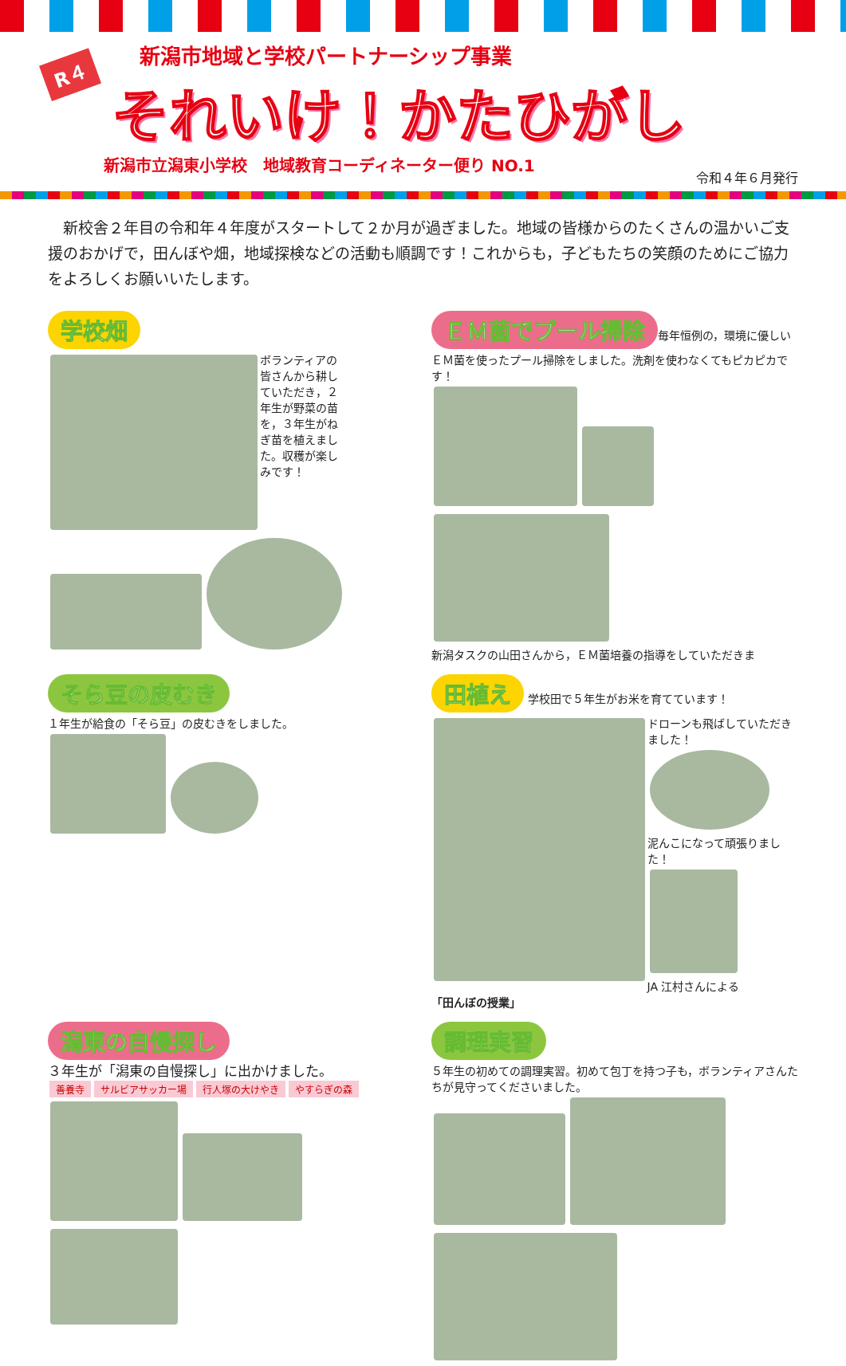R４
新潟市地域と学校パートナーシップ事業
それいけ！かたひがし
新潟市立潟東小学校　地域教育コーディネーター便り NO.1
令和４年６月発行
　新校舎２年目の令和年４年度がスタートして２か月が過ぎました。地域の皆様からのたくさんの温かいご支援のおかげで，田んぼや畑，地域探検などの活動も順調です！これからも，子どもたちの笑顔のためにご協力をよろしくお願いいたします。
学校畑
ボランティアの皆さんから耕していただき，２年生が野菜の苗を，３年生がねぎ苗を植えました。収穫が楽しみです！
ＥＭ菌でプール掃除
毎年恒例の，環境に優しいＥＭ菌を使ったプール掃除をしました。洗剤を使わなくてもピカピカです！
新潟タスクの山田さんから，ＥＭ菌培養の指導をしていただきま
そら豆の皮むき
１年生が給食の「そら豆」の皮むきをしました。
田植え
学校田で５年生がお米を育てています！
ドローンも飛ばしていただきました！
泥んこになって頑張りました！
JA 江村さんによる
「田んぼの授業」
潟東の自慢探し
３年生が「潟東の自慢探し」に出かけました。
善養寺 サルビアサッカー場 行人塚の大けやき やすらぎの森
調理実習
５年生の初めての調理実習。初めて包丁を持つ子も，ボランティアさんたちが見守ってくださいました。